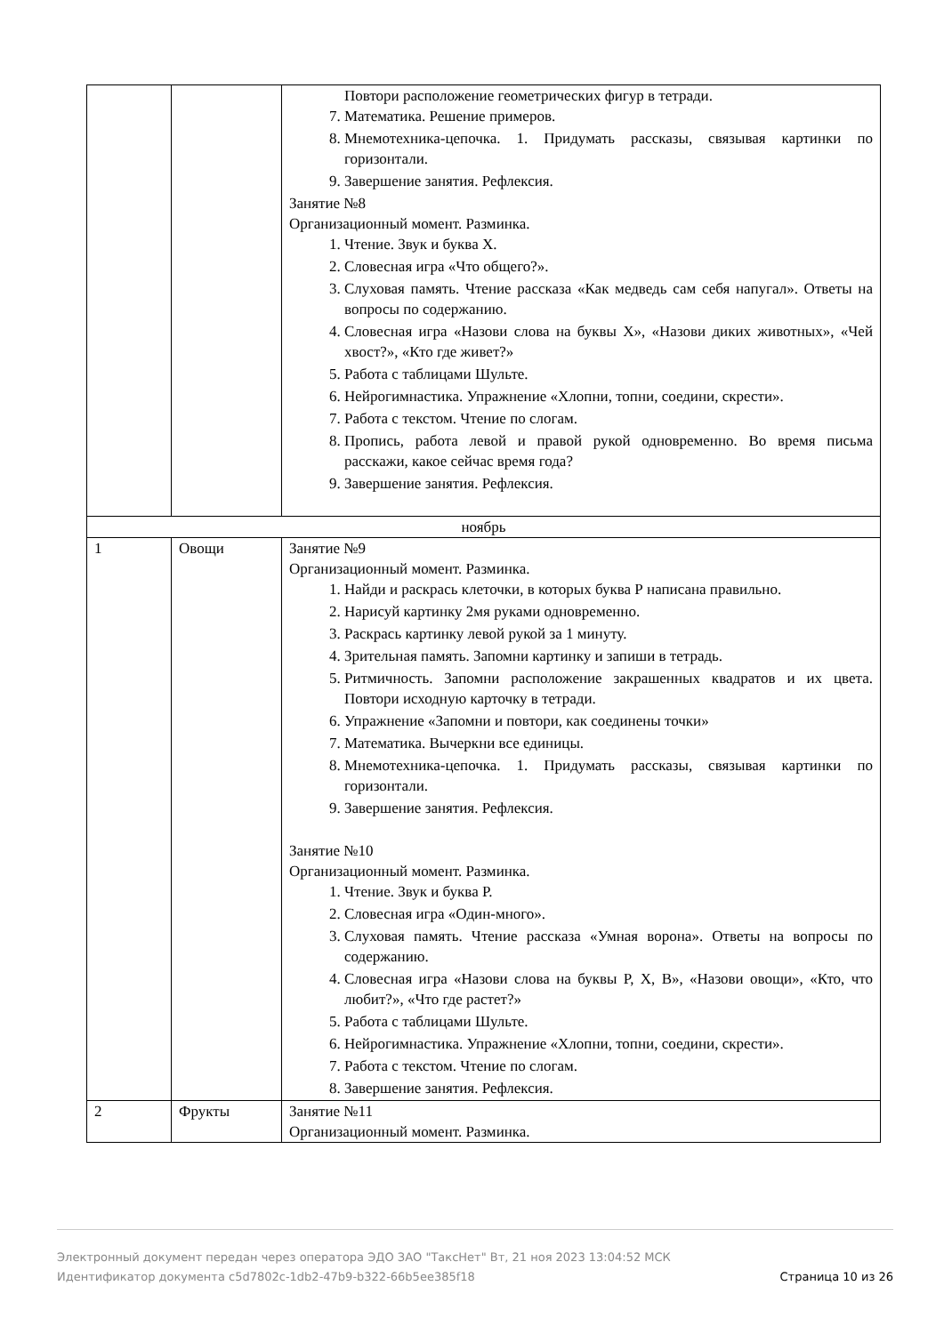| | | Повтори расположение геометрических фигур в тетради. 7. Математика. Решение примеров. 8. Мнемотехника-цепочка. 1. Придумать рассказы, связывая картинки по горизонтали. 9. Завершение занятия. Рефлексия. Занятие №8 Организационный момент. Разминка. 1. Чтение. Звук и буква Х. 2. Словесная игра «Что общего?». 3. Слуховая память. Чтение рассказа «Как медведь сам себя напугал». Ответы на вопросы по содержанию. 4. Словесная игра «Назови слова на буквы Х», «Назови диких животных», «Чей хвост?», «Кто где живет?» 5. Работа с таблицами Шульте. 6. Нейрогимнастика. Упражнение «Хлопни, топни, соедини, скрести». 7. Работа с текстом. Чтение по слогам. 8. Пропись, работа левой и правой рукой одновременно. Во время письма расскажи, какое сейчас время года? 9. Завершение занятия. Рефлексия. |
| ноябрь | | |
| 1 | Овощи | Занятие №9 Организационный момент. Разминка. 1. Найди и раскрась клеточки, в которых буква Р написана правильно. 2. Нарисуй картинку 2мя руками одновременно. 3. Раскрась картинку левой рукой за 1 минуту. 4. Зрительная память. Запомни картинку и запиши в тетрадь. 5. Ритмичность. Запомни расположение закрашенных квадратов и их цвета. Повтори исходную карточку в тетради. 6. Упражнение «Запомни и повтори, как соединены точки» 7. Математика. Вычеркни все единицы. 8. Мнемотехника-цепочка. 1. Придумать рассказы, связывая картинки по горизонтали. 9. Завершение занятия. Рефлексия. Занятие №10 Организационный момент. Разминка. 1. Чтение. Звук и буква Р. 2. Словесная игра «Один-много». 3. Слуховая память. Чтение рассказа «Умная ворона». Ответы на вопросы по содержанию. 4. Словесная игра «Назови слова на буквы Р, Х, В», «Назови овощи», «Кто, что любит?», «Что где растет?» 5. Работа с таблицами Шульте. 6. Нейрогимнастика. Упражнение «Хлопни, топни, соедини, скрести». 7. Работа с текстом. Чтение по слогам. 8. Завершение занятия. Рефлексия. |
| 2 | Фрукты | Занятие №11 Организационный момент. Разминка. |
Страница 10 из 26 Электронный документ передан через оператора ЭДО ЗАО "ТаксНет" Вт, 21 ноя 2023 13:04:52 МСК
Идентификатор документа c5d7802c-1db2-47b9-b322-66b5ee385f18